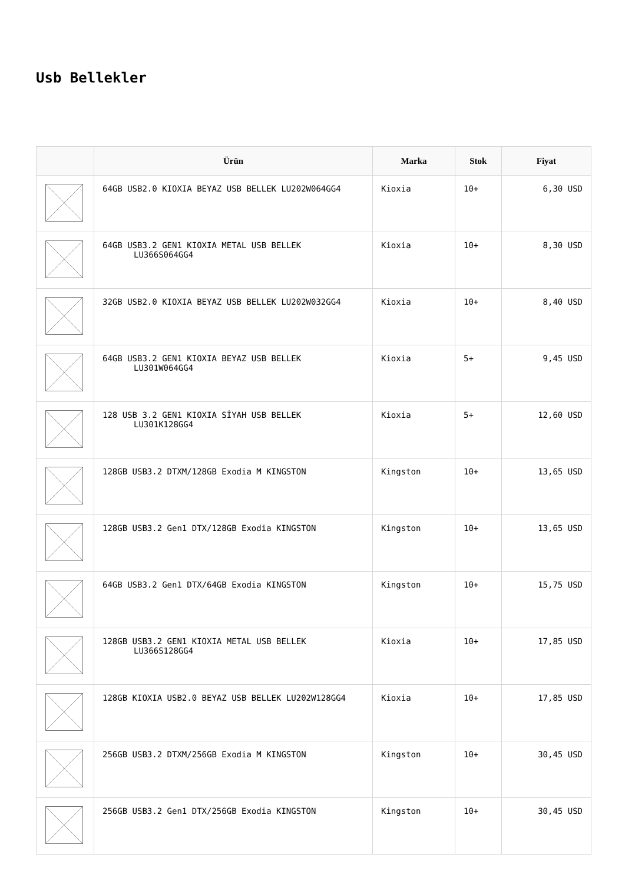Usb Bellekler
| | Ürün | Marka | Stok | Fiyat |
| --- | --- | --- | --- | --- |
| | 64GB USB2.0 KIOXIA BEYAZ USB BELLEK LU202W064GG4 | Kioxia | 10+ | 6,30 USD |
| | 64GB USB3.2 GEN1 KIOXIA METAL USB BELLEK LU366S064GG4 | Kioxia | 10+ | 8,30 USD |
| | 32GB USB2.0 KIOXIA BEYAZ USB BELLEK LU202W032GG4 | Kioxia | 10+ | 8,40 USD |
| | 64GB USB3.2 GEN1 KIOXIA BEYAZ USB BELLEK LU301W064GG4 | Kioxia | 5+ | 9,45 USD |
| | 128 USB 3.2 GEN1 KIOXIA SİYAH USB BELLEK LU301K128GG4 | Kioxia | 5+ | 12,60 USD |
| | 128GB USB3.2 DTXM/128GB Exodia M KINGSTON | Kingston | 10+ | 13,65 USD |
| | 128GB USB3.2 Gen1 DTX/128GB Exodia KINGSTON | Kingston | 10+ | 13,65 USD |
| | 64GB USB3.2 Gen1 DTX/64GB Exodia KINGSTON | Kingston | 10+ | 15,75 USD |
| | 128GB USB3.2 GEN1 KIOXIA METAL USB BELLEK LU366S128GG4 | Kioxia | 10+ | 17,85 USD |
| | 128GB KIOXIA USB2.0 BEYAZ USB BELLEK LU202W128GG4 | Kioxia | 10+ | 17,85 USD |
| | 256GB USB3.2 DTXM/256GB Exodia M KINGSTON | Kingston | 10+ | 30,45 USD |
| | 256GB USB3.2 Gen1 DTX/256GB Exodia KINGSTON | Kingston | 10+ | 30,45 USD |